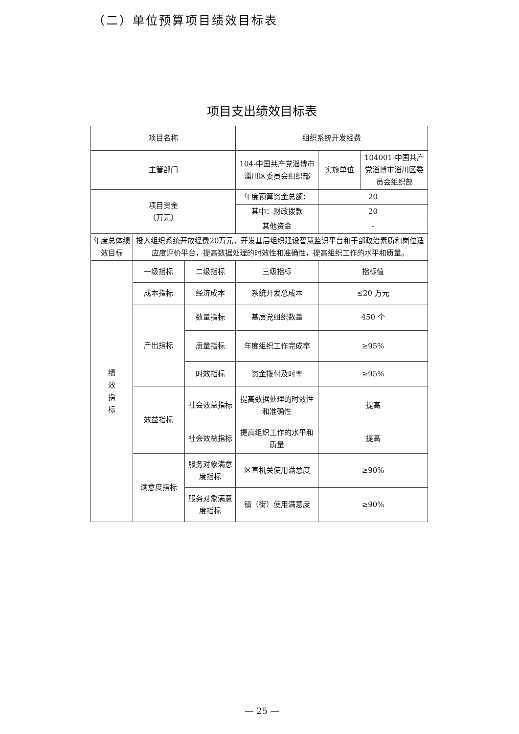（二）单位预算项目绩效目标表
项目支出绩效目标表
| 项目名称 | | | 组织系统开发经费 | | |
| 主管部门 | | | 104-中国共产党淄博市淄川区委员会组织部 | 实施单位 | 104001-中国共产党淄博市淄川区委员会组织部 |
| 项目资金 （万元） | | | 年度预算资金总额： | 20 | |
| | | | 其中：财政拨款 | 20 | |
| | | | 其他资金 | - | |
| 年度总体绩效目标 | 投入组织系统开放经费20万元，开发基层组织建设智慧监识平台和干部政治素质和岗位适应度评价平台，提高数据处理的时效性和准确性，提高组织工作的水平和质量。 | | | | |
| 绩 效 指 标 | 一级指标 | 二级指标 | 三级指标 | 指标值 | |
| | 成本指标 | 经济成本 | 系统开发总成本 | ≤20 万元 | |
| | 产出指标 | 数量指标 | 基层党组织数量 | 450 个 | |
| | | 质量指标 | 年度组织工作完成率 | ≥95% | |
| | | 时效指标 | 资金拨付及时率 | ≥95% | |
| | 效益指标 | 社会效益指标 | 提高数据处理的时效性和准确性 | 提高 | |
| | | 社会效益指标 | 提高组织工作的水平和质量 | 提高 | |
| | 满意度指标 | 服务对象满意度指标 | 区直机关使用满意度 | ≥90% | |
| | | 服务对象满意度指标 | 镇（街）使用满意度 | ≥90% | |
— 25 —